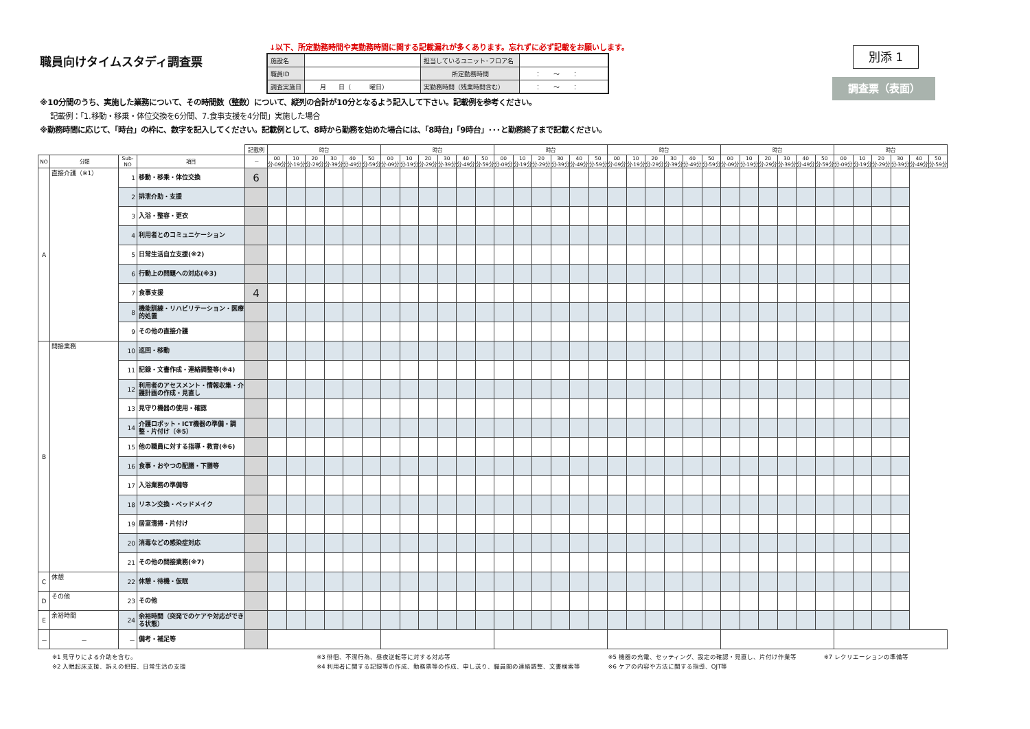職員向けタイムスタディ調査票
↓以下、所定勤務時間や実勤務時間に関する記載漏れが多くあります。忘れずに必ず記載をお願いします。
| 施設名 | | 担当しているユニット･フロア名 | |
| 職員ID | | 所定勤務時間 | ： ～ ： |
| 調査実施日 | 月 日（ 曜日） | 実勤務時間（残業時間含む） | ： ～ ： |
別添 1
調査票（表面）
※10分間のうち、実施した業務について、その時間数（整数）について、縦列の合計が10分となるよう記入して下さい。記載例を参考ください。
　 記載例：「1.移動・移乗・体位交換を6分間、7.食事支援を4分間」実施した場合
※勤務時間に応じて、「時台」の枠に、数字を記入してください。記載例として、8時から勤務を始めた場合には、「8時台」「9時台」･･･と勤務終了まで記載ください。
| | | | | 記載例 | 時台 | | | | | | 時台 | | | | | | 時台 | | | | | | 時台 | | | | | | 時台 | | | | | | 時台 | | | | | |
| --- | --- | --- | --- | --- | --- | --- | --- | --- | --- | --- | --- | --- | --- | --- | --- | --- | --- | --- | --- | --- | --- | --- | --- | --- | --- | --- | --- | --- | --- | --- | --- | --- | --- | --- | --- | --- | --- | --- | --- | --- |
| NO | 分類 | Sub-NO | 項目 | － | 00分-09分 | 10分-19分 | 20分-29分 | 30分-39分 | 40分-49分 | 50分-59分 | 00分-09分 | 10分-19分 | 20分-29分 | 30分-39分 | 40分-49分 | 50分-59分 | 00分-09分 | 10分-19分 | 20分-29分 | 30分-39分 | 40分-49分 | 50分-59分 | 00分-09分 | 10分-19分 | 20分-29分 | 30分-39分 | 40分-49分 | 50分-59分 | 00分-09分 | 10分-19分 | 20分-29分 | 30分-39分 | 40分-49分 | 50分-59分 | 00分-09分 | 10分-19分 | 20分-29分 | 30分-39分 | 40分-49分 | 50分-59分 |
| A | 直接介護（※1） | 1 | 移動・移乗・体位交換 | 6 | | | | | | | | | | | | | | | | | | | | | | | | | | | | | | | | | | | | |
| | | 2 | 排泄介助・支援 | | | | | | | | | | | | | | | | | | | | | | | | | | | | | | | | | | | | | |
| | | 3 | 入浴・整容・更衣 | | | | | | | | | | | | | | | | | | | | | | | | | | | | | | | | | | | | | |
| | | 4 | 利用者とのコミュニケーション | | | | | | | | | | | | | | | | | | | | | | | | | | | | | | | | | | | | | |
| | | 5 | 日常生活自立支援(※2) | | | | | | | | | | | | | | | | | | | | | | | | | | | | | | | | | | | | | |
| | | 6 | 行動上の問題への対応(※3) | | | | | | | | | | | | | | | | | | | | | | | | | | | | | | | | | | | | | |
| | | 7 | 食事支援 | 4 | | | | | | | | | | | | | | | | | | | | | | | | | | | | | | | | | | | | |
| | | 8 | 機能訓練・リハビリテーション・医療的処置 | | | | | | | | | | | | | | | | | | | | | | | | | | | | | | | | | | | | | |
| | | 9 | その他の直接介護 | | | | | | | | | | | | | | | | | | | | | | | | | | | | | | | | | | | | | |
| B | 間接業務 | 10 | 巡回・移動 | | | | | | | | | | | | | | | | | | | | | | | | | | | | | | | | | | | | | |
| | | 11 | 記録・文書作成・連絡調整等(※4) | | | | | | | | | | | | | | | | | | | | | | | | | | | | | | | | | | | | | |
| | | 12 | 利用者のアセスメント・情報収集・介護計画の作成・見直し | | | | | | | | | | | | | | | | | | | | | | | | | | | | | | | | | | | | | |
| | | 13 | 見守り機器の使用・確認 | | | | | | | | | | | | | | | | | | | | | | | | | | | | | | | | | | | | | |
| | | 14 | 介護ロボット・ICT機器の準備・調整・片付け（※5） | | | | | | | | | | | | | | | | | | | | | | | | | | | | | | | | | | | | | |
| | | 15 | 他の職員に対する指導・教育(※6) | | | | | | | | | | | | | | | | | | | | | | | | | | | | | | | | | | | | | |
| | | 16 | 食事・おやつの配膳・下膳等 | | | | | | | | | | | | | | | | | | | | | | | | | | | | | | | | | | | | | |
| | | 17 | 入浴業務の準備等 | | | | | | | | | | | | | | | | | | | | | | | | | | | | | | | | | | | | | |
| | | 18 | リネン交換・ベッドメイク | | | | | | | | | | | | | | | | | | | | | | | | | | | | | | | | | | | | | |
| | | 19 | 居室清掃・片付け | | | | | | | | | | | | | | | | | | | | | | | | | | | | | | | | | | | | | |
| | | 20 | 消毒などの感染症対応 | | | | | | | | | | | | | | | | | | | | | | | | | | | | | | | | | | | | | |
| | | 21 | その他の間接業務(※7) | | | | | | | | | | | | | | | | | | | | | | | | | | | | | | | | | | | | | |
| C | 休憩 | 22 | 休憩・待機・仮眠 | | | | | | | | | | | | | | | | | | | | | | | | | | | | | | | | | | | | | |
| D | その他 | 23 | その他 | | | | | | | | | | | | | | | | | | | | | | | | | | | | | | | | | | | | | |
| E | 余裕時間 | 24 | 余裕時間（突発でのケアや対応ができる状態） | | | | | | | | | | | | | | | | | | | | | | | | | | | | | | | | | | | | | |
| － | － | － | 備考・補足等 | | | | | | | | | | | | | | | | | | | | | | | | | | | | | | | | | | | | | |
※1 見守りによる介助を含む。
※2 入眠起床支援、訴えの把握、日常生活の支援
※3 徘徊、不潔行為、昼夜逆転等に対する対応等
※4 利用者に関する記録等の作成、勤務票等の作成、申し送り、職員間の連絡調整、文書検索等
※5 機器の充電、セッティング、設定の確認・見直し、片付け作業等
※6 ケアの内容や方法に関する指導、OJT等
※7 レクリエーションの準備等